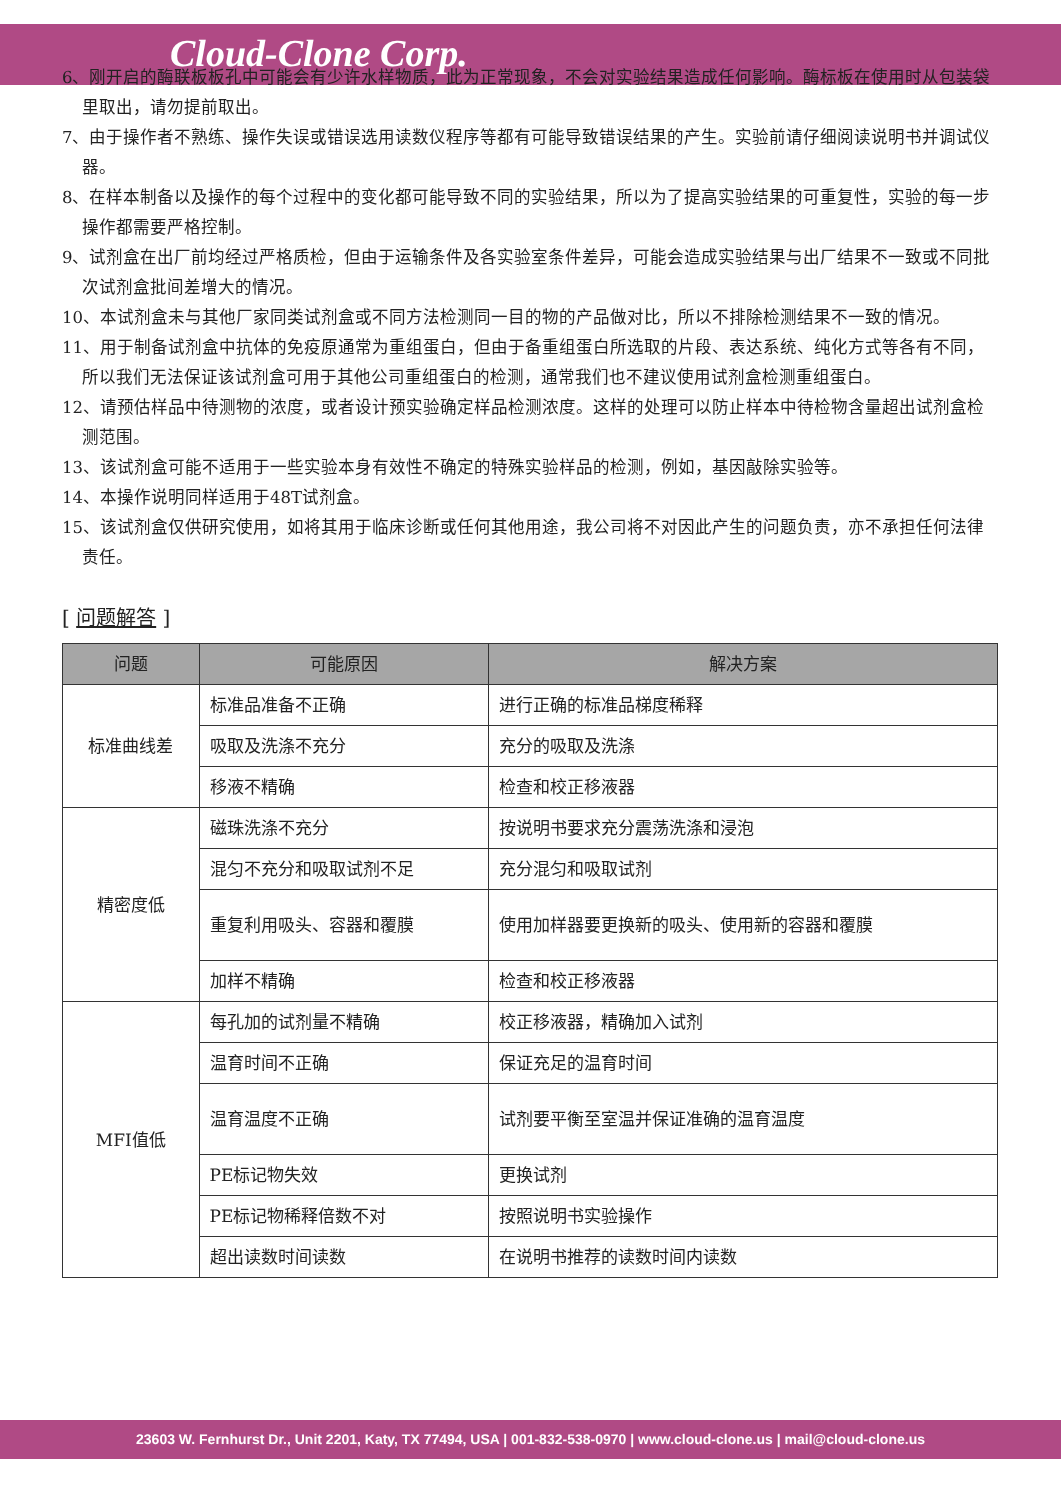Cloud-Clone Corp.
6、刚开启的酶联板板孔中可能会有少许水样物质，此为正常现象，不会对实验结果造成任何影响。酶标板在使用时从包装袋里取出，请勿提前取出。
7、由于操作者不熟练、操作失误或错误选用读数仪程序等都有可能导致错误结果的产生。实验前请仔细阅读说明书并调试仪器。
8、在样本制备以及操作的每个过程中的变化都可能导致不同的实验结果，所以为了提高实验结果的可重复性，实验的每一步操作都需要严格控制。
9、试剂盒在出厂前均经过严格质检，但由于运输条件及各实验室条件差异，可能会造成实验结果与出厂结果不一致或不同批次试剂盒批间差增大的情况。
10、本试剂盒未与其他厂家同类试剂盒或不同方法检测同一目的物的产品做对比，所以不排除检测结果不一致的情况。
11、用于制备试剂盒中抗体的免疫原通常为重组蛋白，但由于备重组蛋白所选取的片段、表达系统、纯化方式等各有不同，所以我们无法保证该试剂盒可用于其他公司重组蛋白的检测，通常我们也不建议使用试剂盒检测重组蛋白。
12、请预估样品中待测物的浓度，或者设计预实验确定样品检测浓度。这样的处理可以防止样本中待检物含量超出试剂盒检测范围。
13、该试剂盒可能不适用于一些实验本身有效性不确定的特殊实验样品的检测，例如，基因敲除实验等。
14、本操作说明同样适用于48T试剂盒。
15、该试剂盒仅供研究使用，如将其用于临床诊断或任何其他用途，我公司将不对因此产生的问题负责，亦不承担任何法律责任。
[ 问题解答 ]
| 问题 | 可能原因 | 解决方案 |
| --- | --- | --- |
| 标准曲线差 | 标准品准备不正确 | 进行正确的标准品梯度稀释 |
| | 吸取及洗涤不充分 | 充分的吸取及洗涤 |
| | 移液不精确 | 检查和校正移液器 |
| 精密度低 | 磁珠洗涤不充分 | 按说明书要求充分震荡洗涤和浸泡 |
| | 混匀不充分和吸取试剂不足 | 充分混匀和吸取试剂 |
| | 重复利用吸头、容器和覆膜 | 使用加样器要更换新的吸头、使用新的容器和覆膜 |
| | 加样不精确 | 检查和校正移液器 |
| MFI值低 | 每孔加的试剂量不精确 | 校正移液器，精确加入试剂 |
| | 温育时间不正确 | 保证充足的温育时间 |
| | 温育温度不正确 | 试剂要平衡至室温并保证准确的温育温度 |
| | PE标记物失效 | 更换试剂 |
| | PE标记物稀释倍数不对 | 按照说明书实验操作 |
| | 超出读数时间读数 | 在说明书推荐的读数时间内读数 |
23603 W. Fernhurst Dr., Unit 2201, Katy, TX 77494, USA | 001-832-538-0970 | www.cloud-clone.us | mail@cloud-clone.us